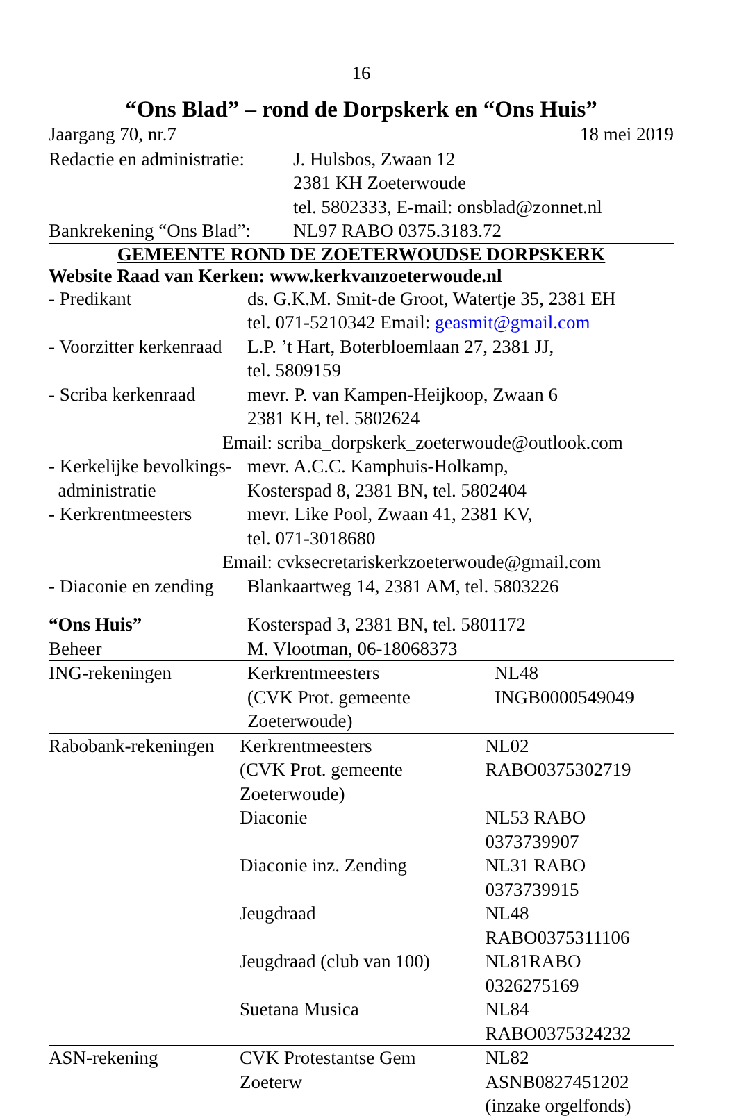16
“Ons Blad” – rond de Dorpskerk en “Ons Huis”
| Jaargang 70, nr.7 | 18 mei 2019 |
| Redactie en administratie: | J. Hulsbos, Zwaan 12 2381 KH Zoeterwoude tel. 5802333, E-mail: onsblad@zonnet.nl |
| Bankrekening “Ons Blad”: | NL97 RABO 0375.3183.72 |
GEMEENTE ROND DE ZOETERWOUDSE DORPSKERK
Website Raad van Kerken: www.kerkvanzoeterwoude.nl
| - Predikant | ds. G.K.M. Smit-de Groot, Watertje 35, 2381 EH tel. 071-5210342 Email: geasmit@gmail.com |
| - Voorzitter kerkenraad | L.P. ’t Hart, Boterbloemlaan 27, 2381 JJ, tel. 5809159 |
| - Scriba kerkenraad | mevr. P. van Kampen-Heijkoop, Zwaan 6 2381 KH, tel. 5802624 |
| Email: scriba_dorpskerk_zoeterwoude@outlook.com | |
| - Kerkelijke bevolkings- administratie | mevr. A.C.C. Kamphuis-Holkamp, Kosterspad 8, 2381 BN, tel. 5802404 |
| - Kerkrentmeesters | mevr. Like Pool, Zwaan 41, 2381 KV, tel. 071-3018680 |
| Email: cvksecretariskerkzoeterwoude@gmail.com | |
| - Diaconie en zending | Blankaartweg 14, 2381 AM, tel. 5803226 |
| “Ons Huis” | Kosterspad 3, 2381 BN, tel. 5801172 |
| Beheer | M. Vlootman, 06-18068373 |
| ING-rekeningen | Kerkrentmeesters (CVK Prot. gemeente Zoeterwoude) | NL48 INGB0000549049 |
| Rabobank-rekeningen | Kerkrentmeesters (CVK Prot. gemeente Zoeterwoude) | NL02 RABO0375302719 |
| | Diaconie | NL53 RABO 0373739907 |
| | Diaconie inz. Zending | NL31 RABO 0373739915 |
| | Jeugdraad | NL48 RABO0375311106 |
| | Jeugdraad (club van 100) | NL81RABO 0326275169 |
| | Suetana Musica | NL84 RABO0375324232 |
| ASN-rekening | CVK Protestantse Gem Zoeterw | NL82 ASNB0827451202 (inzake orgelfonds) |